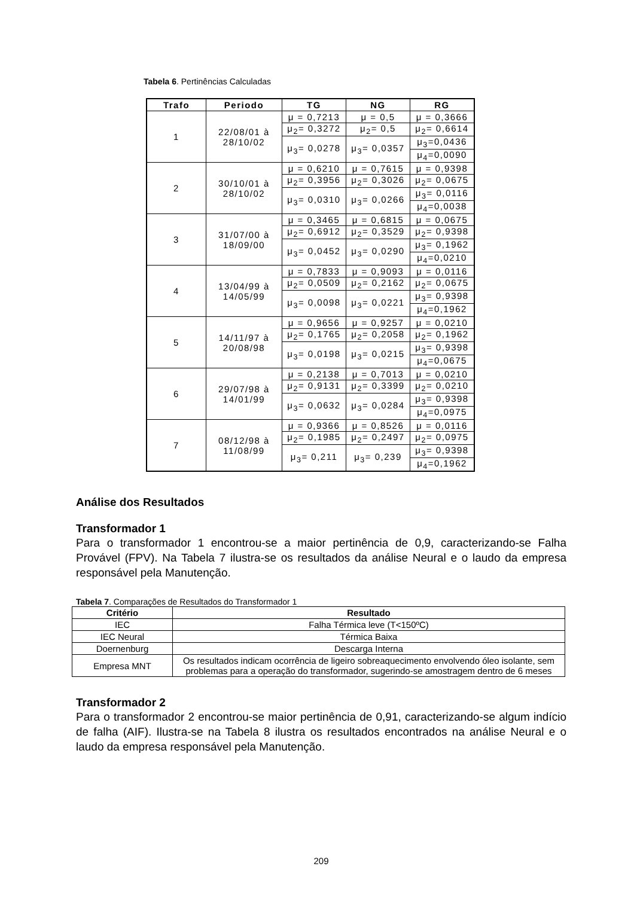Tabela 6. Pertinências Calculadas
| Trafo | Periodo | TG | NG | RG |
| --- | --- | --- | --- | --- |
| 1 | 22/08/01 à 28/10/02 | μ = 0,7213 | μ = 0,5 | μ = 0,3666 |
| | | μ<sub>2</sub>= 0,3272 | μ<sub>2</sub>= 0,5 | μ<sub>2</sub>= 0,6614 |
| | | μ<sub>3</sub>= 0,0278 | μ<sub>3</sub>= 0,0357 | μ<sub>3</sub>=0,0436 |
| | | | | μ<sub>4</sub>=0,0090 |
| 2 | 30/10/01 à 28/10/02 | μ = 0,6210 | μ = 0,7615 | μ = 0,9398 |
| | | μ<sub>2</sub>= 0,3956 | μ<sub>2</sub>= 0,3026 | μ<sub>2</sub>= 0,0675 |
| | | μ<sub>3</sub>= 0,0310 | μ<sub>3</sub>= 0,0266 | μ<sub>3</sub>= 0,0116 |
| | | | | μ<sub>4</sub>=0,0038 |
| 3 | 31/07/00 à 18/09/00 | μ = 0,3465 | μ = 0,6815 | μ = 0,0675 |
| | | μ<sub>2</sub>= 0,6912 | μ<sub>2</sub>= 0,3529 | μ<sub>2</sub>= 0,9398 |
| | | μ<sub>3</sub>= 0,0452 | μ<sub>3</sub>= 0,0290 | μ<sub>3</sub>= 0,1962 |
| | | | | μ<sub>4</sub>=0,0210 |
| 4 | 13/04/99 à 14/05/99 | μ = 0,7833 | μ = 0,9093 | μ = 0,0116 |
| | | μ<sub>2</sub>= 0,0509 | μ<sub>2</sub>= 0,2162 | μ<sub>2</sub>= 0,0675 |
| | | μ<sub>3</sub>= 0,0098 | μ<sub>3</sub>= 0,0221 | μ<sub>3</sub>= 0,9398 |
| | | | | μ<sub>4</sub>=0,1962 |
| 5 | 14/11/97 à 20/08/98 | μ = 0,9656 | μ = 0,9257 | μ = 0,0210 |
| | | μ<sub>2</sub>= 0,1765 | μ<sub>2</sub>= 0,2058 | μ<sub>2</sub>= 0,1962 |
| | | μ<sub>3</sub>= 0,0198 | μ<sub>3</sub>= 0,0215 | μ<sub>3</sub>= 0,9398 |
| | | | | μ<sub>4</sub>=0,0675 |
| 6 | 29/07/98 à 14/01/99 | μ = 0,2138 | μ = 0,7013 | μ = 0,0210 |
| | | μ<sub>2</sub>= 0,9131 | μ<sub>2</sub>= 0,3399 | μ<sub>2</sub>= 0,0210 |
| | | μ<sub>3</sub>= 0,0632 | μ<sub>3</sub>= 0,0284 | μ<sub>3</sub>= 0,9398 |
| | | | | μ<sub>4</sub>=0,0975 |
| 7 | 08/12/98 à 11/08/99 | μ = 0,9366 | μ = 0,8526 | μ = 0,0116 |
| | | μ<sub>2</sub>= 0,1985 | μ<sub>2</sub>= 0,2497 | μ<sub>2</sub>= 0,0975 |
| | | μ<sub>3</sub>= 0,211 | μ<sub>3</sub>= 0,239 | μ<sub>3</sub>= 0,9398 |
| | | | | μ<sub>4</sub>=0,1962 |
Análise dos Resultados
Transformador 1
Para o transformador 1 encontrou-se a maior pertinência de 0,9, caracterizando-se Falha Provável (FPV). Na Tabela 7 ilustra-se os resultados da análise Neural e o laudo da empresa responsável pela Manutenção.
Tabela 7. Comparações de Resultados do Transformador 1
| Critério | Resultado |
| --- | --- |
| IEC | Falha Térmica leve (T<150ºC) |
| IEC Neural | Térmica Baixa |
| Doernenburg | Descarga Interna |
| Empresa MNT | Os resultados indicam ocorrência de ligeiro sobreaquecimento envolvendo óleo isolante, sem problemas para a operação do transformador, sugerindo-se amostragem dentro de 6 meses |
Transformador 2
Para o transformador 2 encontrou-se maior pertinência de 0,91, caracterizando-se algum indício de falha (AIF). Ilustra-se na Tabela 8 ilustra os resultados encontrados na análise Neural e o laudo da empresa responsável pela Manutenção.
209